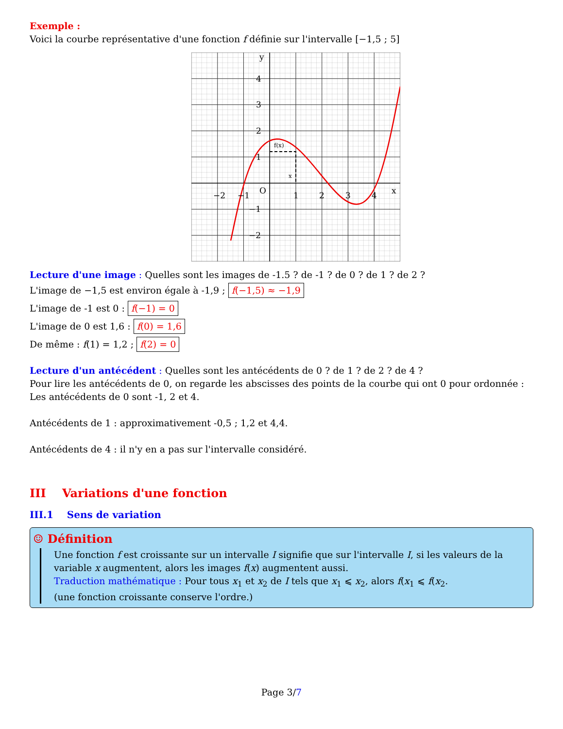Exemple :
Voici la courbe représentative d'une fonction f définie sur l'intervalle [−1,5 ; 5]
y
x
O
−2
−1
1
2
3
4
4
3
2
1
−1
−2
f(x)
x
Lecture d'une image : Quelles sont les images de -1.5 ? de -1 ? de 0 ? de 1 ? de 2 ?
L'image de −1,5 est environ égale à -1,9 ; f(−1,5) ≈ −1,9
L'image de -1 est 0 : f(−1) = 0
L'image de 0 est 1,6 : f(0) = 1,6
De même : f(1) = 1,2 ; f(2) = 0
Lecture d'un antécédent : Quelles sont les antécédents de 0 ? de 1 ? de 2 ? de 4 ?
Pour lire les antécédents de 0, on regarde les abscisses des points de la courbe qui ont 0 pour ordonnée :
Les antécédents de 0 sont -1, 2 et 4.
Antécédents de 1 : approximativement -0,5 ; 1,2 et 4,4.
Antécédents de 4 : il n'y en a pas sur l'intervalle considéré.
III Variations d'une fonction
III.1 Sens de variation
☺ Définition
Une fonction f est croissante sur un intervalle I signifie que sur l'intervalle I, si les valeurs de la variable x augmentent, alors les images f(x) augmentent aussi.
Traduction mathématique : Pour tous x<sub>1</sub> et x<sub>2</sub> de I tels que x<sub>1</sub> ⩽ x<sub>2</sub>, alors f(x<sub>1</sub> ⩽ f(x<sub>2</sub>.
(une fonction croissante conserve l'ordre.)
Page 3/7